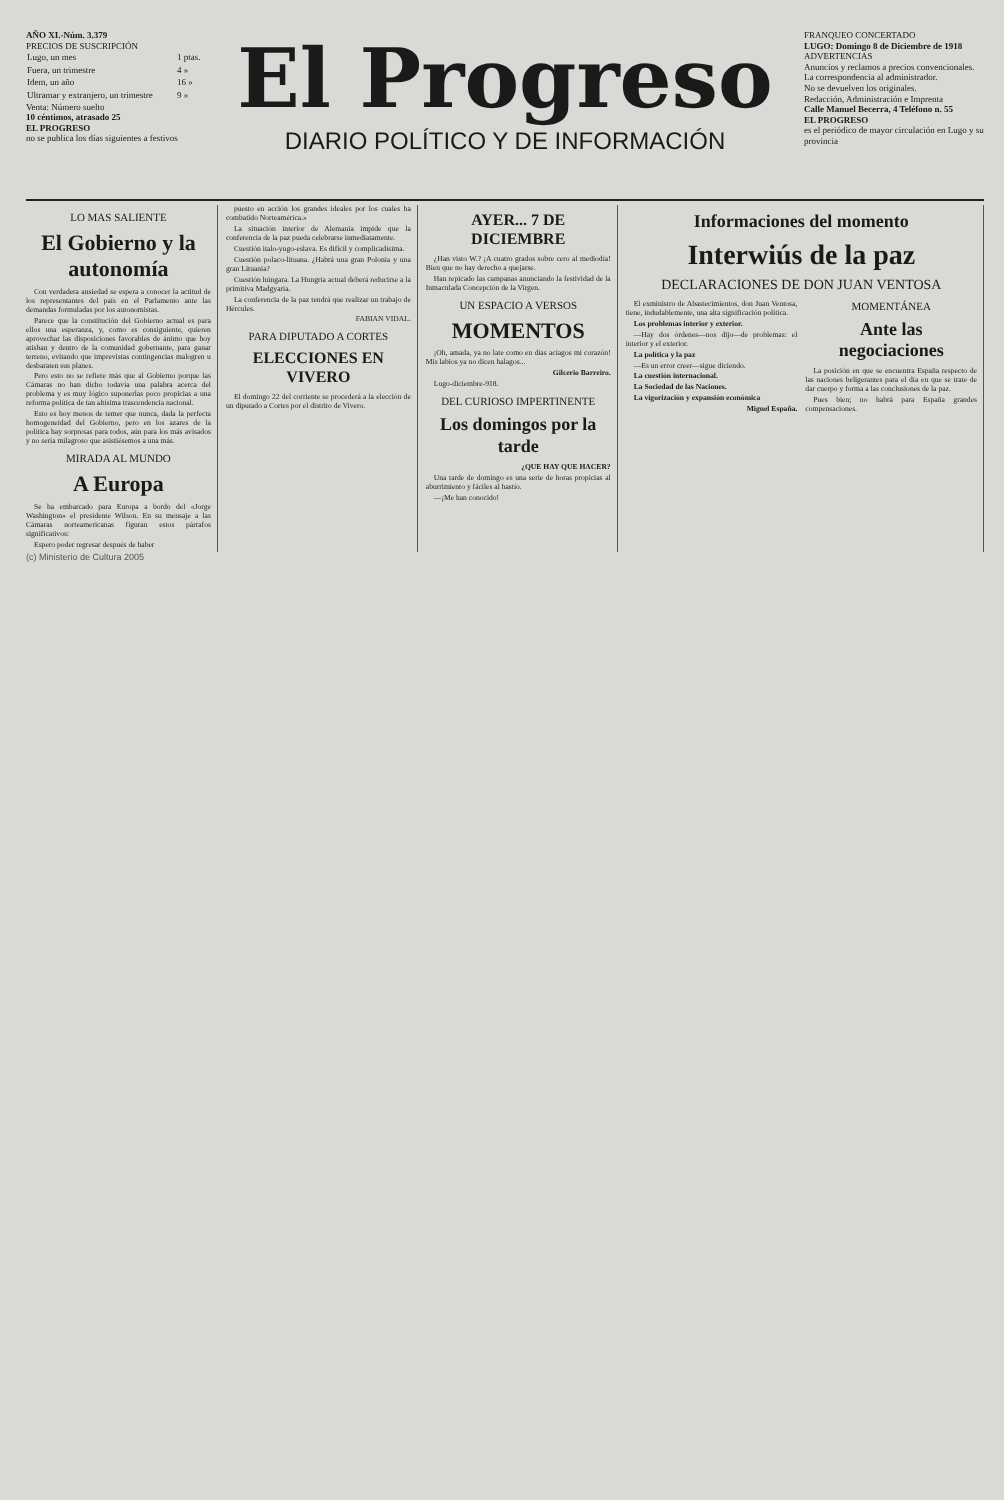AÑO XI.-Núm. 3.379
PRECIOS DE SUSCRIPCIÓN
| Lugo, un mes | 1 ptas. |
| Fuera, un trimestre | 4 » |
| Idem, un año | 16 » |
| Ultramar y extranjero, un trimestre | 9 » |
Venta: Número suelto
10 céntimos, atrasado 25
EL PROGRESO
no se publica los días siguientes a festivos
El Progreso
DIARIO POLÍTICO Y DE INFORMACIÓN
FRANQUEO CONCERTADO
LUGO: Domingo 8 de Diciembre de 1918
ADVERTENCIAS
Anuncios y reclamos a precios convencionales.
La correspondencia al administrador.
No se devuelven los originales.
Redacción, Administración e Imprenta
Calle Manuel Becerra, 4 Teléfono n. 55
EL PROGRESO
es el periódico de mayor circulación en Lugo y su provincia
LO MAS SALIENTE
El Gobierno y la autonomía
Con verdadera ansiedad se espera a conocer la actitud de los representantes del país en el Parlamento ante las demandas formuladas por los autonomistas.
Parece que la constitución del Gobierno actual es para ellos una esperanza, y, como es consiguiente, quieren aprovechar las disposiciones favorables de ánimo que hoy atisban y dentro de la comunidad gobernante, para ganar terreno, evitando que imprevistas contingencias malogren u desbaraten sus planes.
Pero esto no se refiere más que al Gobierno porque las Cámaras no han dicho todavía una palabra acerca del problema y es muy lógico suponerlas poco propicias a una reforma política de tan altísima trascendencia nacional.
Esto es hoy menos de temer que nunca, dada la perfecta homogeneidad del Gobierno, pero en los azares de la política hay sorpresas para todos, aún para los más avisados y no sería milagroso que asistiésemos a una más.
MIRADA AL MUNDO
A Europa
Se ha embarcado para Europa a bordo del «Jorge Washington» el presidente Wilson. En su mensaje a las Cámaras norteamericanas figuran estos párrafos significativos:
Espero poder regresar después de haber
puesto en acción los grandes ideales por los cuales ha combatido Norteamérica.»
La situación interior de Alemania impide que la conferencia de la paz pueda celebrarse inmediatamente.
Cuestión italo-yugo-eslava. Es difícil y complicadísima.
Cuestión polaco-lituana. ¿Habrá una gran Polonia y una gran Lituania?
Cuestión húngara. La Hungría actual deberá reducirse a la primitiva Madgyaria.
La conferencia de la paz tendrá que realizar un trabajo de Hércules.
FABIAN VIDAL.
PARA DIPUTADO A CORTES
ELECCIONES EN VIVERO
El domingo 22 del corriente se procederá a la elección de un diputado a Cortes por el distrito de Vivero.
AYER... 7 DE DICIEMBRE
¿Han visto W.? ¡A cuatro grados sobre cero al mediodía! Bien que no hay derecho a quejarse.
Han repicado las campanas anunciando la festividad de la Inmaculada Concepción de la Virgen.
UN ESPACIO A VERSOS
MOMENTOS
¡Oh, amada, ya no late como en días aciagos mi corazón! Mis labios ya no dicen halagos...
Gilcerio Barreiro.
Lugo-diciembre-918.
DEL CURIOSO IMPERTINENTE
Los domingos por la tarde
¿QUE HAY QUE HACER?
Una tarde de domingo es una serie de horas propicias al aburrimiento y fáciles al hastío.
—¡Me han conocido!
Informaciones del momento
Interwiús de la paz
DECLARACIONES DE DON JUAN VENTOSA
El exministro de Abastecimientos, don Juan Ventosa, tiene, indudablemente, una alta significación política.
Los problemas interior y exterior.
—Hay dos órdenes—nos dijo—de problemas: el interior y el exterior.
La política y la paz
—Es un error creer—sigue diciendo.
La cuestión internacional.
La Sociedad de las Naciones.
La vigorización y expansión económica
Miguel España.
MOMENTÁNEA
Ante las negociaciones
La posición en que se encuentra España respecto de las naciones beligerantes para el día en que se trate de dar cuerpo y forma a las conclusiones de la paz.
Pues bien; no habrá para España grandes compensaciones.
(c) Ministerio de Cultura 2005